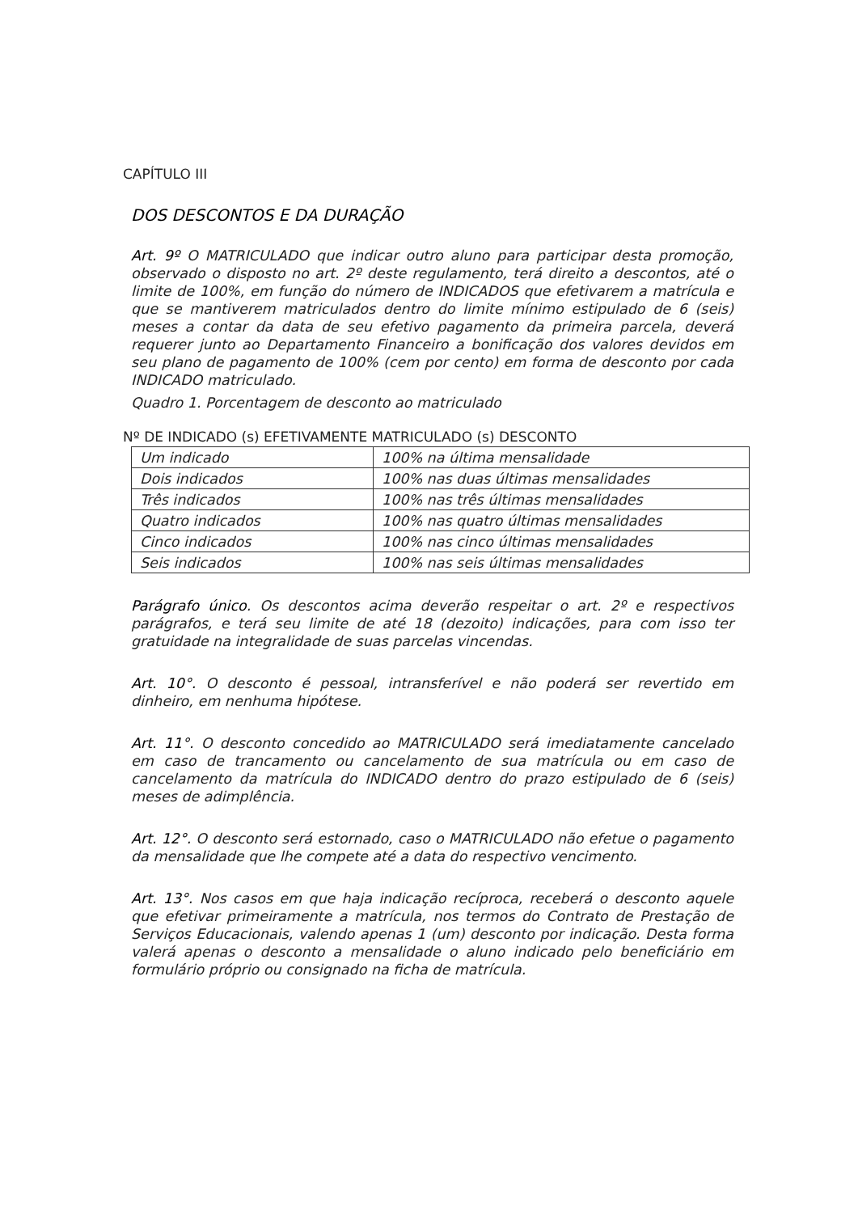CAPÍTULO III
DOS DESCONTOS E DA DURAÇÃO
Art. 9º O MATRICULADO que indicar outro aluno para participar desta promoção, observado o disposto no art. 2º deste regulamento, terá direito a descontos, até o limite de 100%, em função do número de INDICADOS que efetivarem a matrícula e que se mantiverem matriculados dentro do limite mínimo estipulado de 6 (seis) meses a contar da data de seu efetivo pagamento da primeira parcela, deverá requerer junto ao Departamento Financeiro a bonificação dos valores devidos em seu plano de pagamento de 100% (cem por cento) em forma de desconto por cada INDICADO matriculado.
Quadro 1. Porcentagem de desconto ao matriculado
Nº DE INDICADO (s) EFETIVAMENTE MATRICULADO (s) DESCONTO
| Um indicado | 100% na última mensalidade |
| Dois indicados | 100% nas duas últimas mensalidades |
| Três indicados | 100% nas três últimas mensalidades |
| Quatro indicados | 100% nas quatro últimas mensalidades |
| Cinco indicados | 100% nas cinco últimas mensalidades |
| Seis indicados | 100% nas seis últimas mensalidades |
Parágrafo único. Os descontos acima deverão respeitar o art. 2º e respectivos parágrafos, e terá seu limite de até 18 (dezoito) indicações, para com isso ter gratuidade na integralidade de suas parcelas vincendas.
Art. 10°. O desconto é pessoal, intransferível e não poderá ser revertido em dinheiro, em nenhuma hipótese.
Art. 11°. O desconto concedido ao MATRICULADO será imediatamente cancelado em caso de trancamento ou cancelamento de sua matrícula ou em caso de cancelamento da matrícula do INDICADO dentro do prazo estipulado de 6 (seis) meses de adimplência.
Art. 12°. O desconto será estornado, caso o MATRICULADO não efetue o pagamento da mensalidade que lhe compete até a data do respectivo vencimento.
Art. 13°. Nos casos em que haja indicação recíproca, receberá o desconto aquele que efetivar primeiramente a matrícula, nos termos do Contrato de Prestação de Serviços Educacionais, valendo apenas 1 (um) desconto por indicação. Desta forma valerá apenas o desconto a mensalidade o aluno indicado pelo beneficiário em formulário próprio ou consignado na ficha de matrícula.